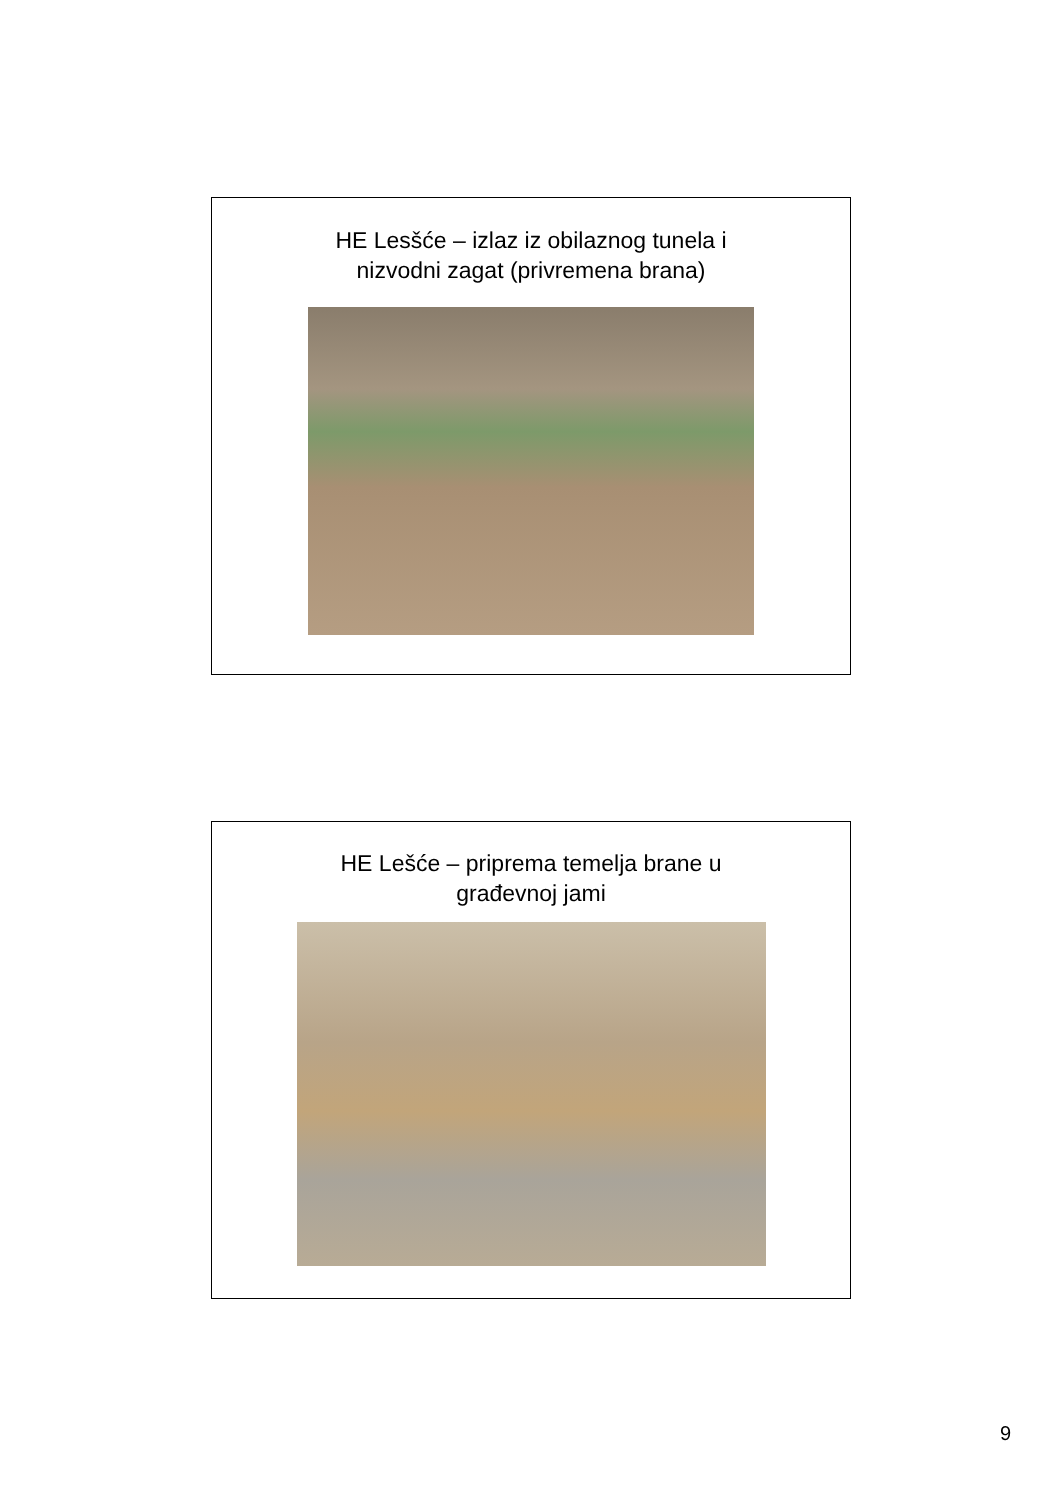HE Lesšće – izlaz iz obilaznog tunela i
nizvodni zagat (privremena brana)
HE Lešće – priprema temelja brane u
građevnoj jami
9